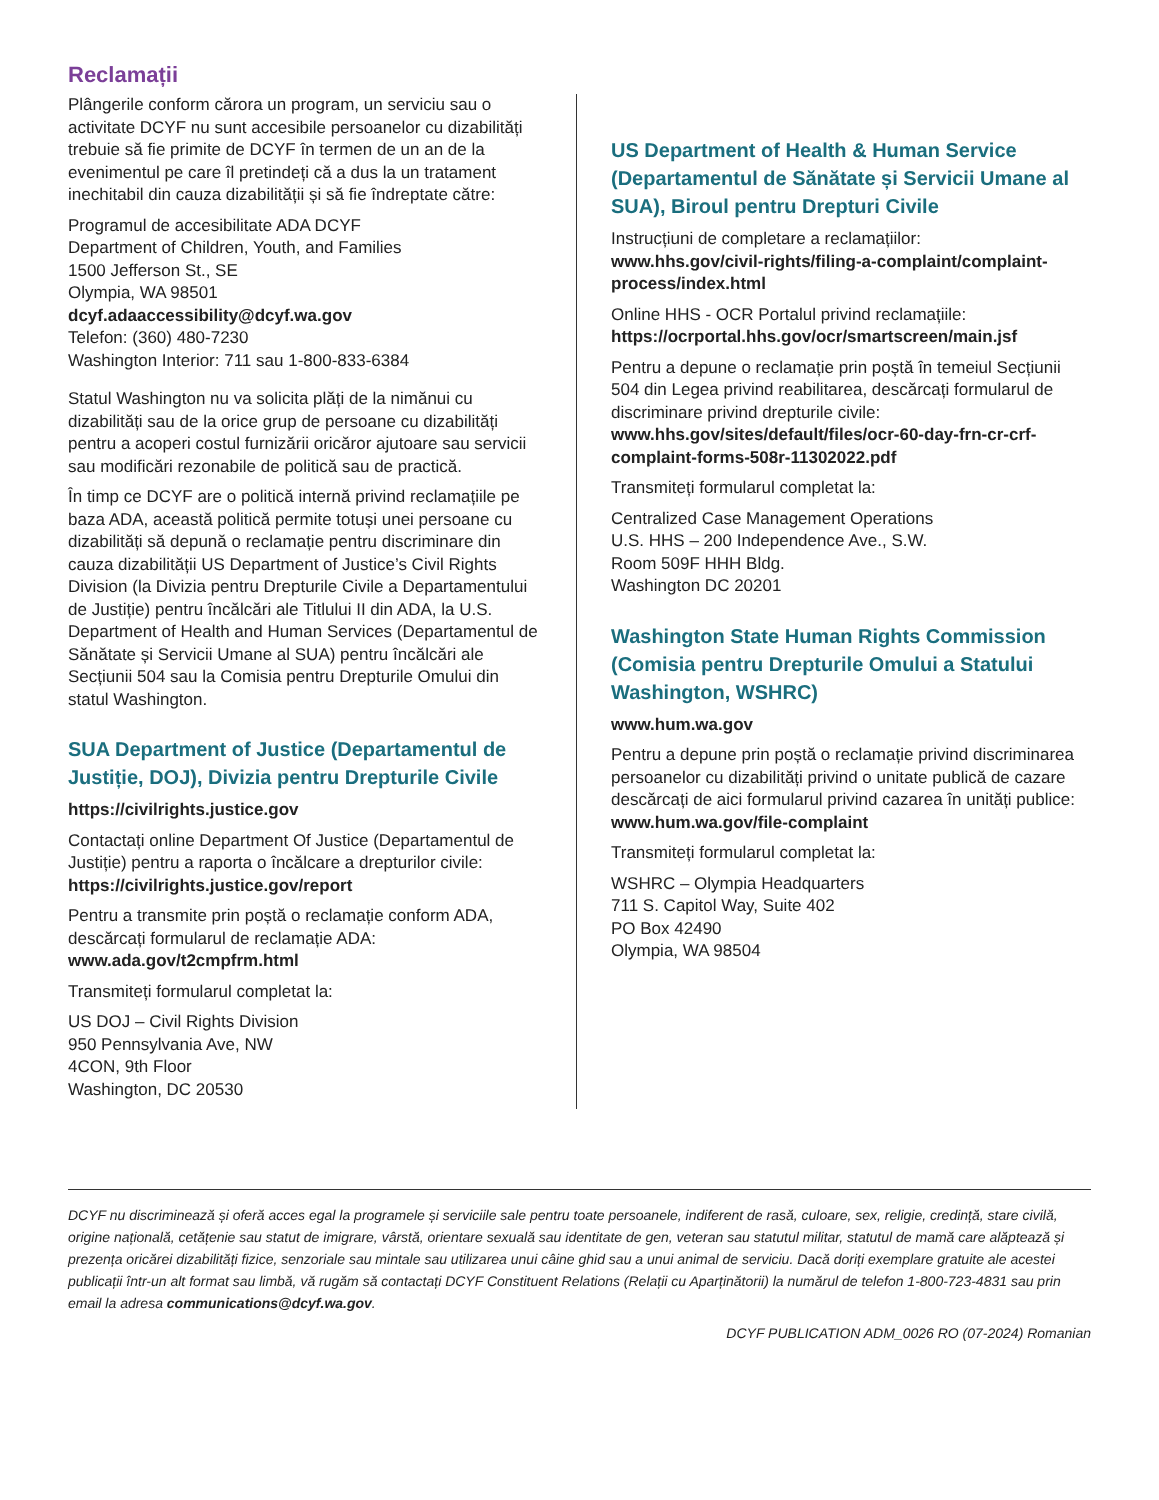Reclamații
Plângerile conform cărora un program, un serviciu sau o activitate DCYF nu sunt accesibile persoanelor cu dizabilități trebuie să fie primite de DCYF în termen de un an de la evenimentul pe care îl pretindeți că a dus la un tratament inechitabil din cauza dizabilității și să fie îndreptate către:
Programul de accesibilitate ADA DCYF
Department of Children, Youth, and Families
1500 Jefferson St., SE
Olympia, WA 98501
dcyf.adaaccessibility@dcyf.wa.gov
Telefon: (360) 480-7230
Washington Interior: 711 sau 1-800-833-6384
Statul Washington nu va solicita plăți de la nimănui cu dizabilități sau de la orice grup de persoane cu dizabilități pentru a acoperi costul furnizării oricăror ajutoare sau servicii sau modificări rezonabile de politică sau de practică.
În timp ce DCYF are o politică internă privind reclamațiile pe baza ADA, această politică permite totuși unei persoane cu dizabilități să depună o reclamație pentru discriminare din cauza dizabilității US Department of Justice’s Civil Rights Division (la Divizia pentru Drepturile Civile a Departamentului de Justiție) pentru încălcări ale Titlului II din ADA, la U.S. Department of Health and Human Services (Departamentul de Sănătate și Servicii Umane al SUA) pentru încălcări ale Secțiunii 504 sau la Comisia pentru Drepturile Omului din statul Washington.
SUA Department of Justice (Departamentul de Justiție, DOJ), Divizia pentru Drepturile Civile
https://civilrights.justice.gov
Contactați online Department Of Justice (Departamentul de Justiție) pentru a raporta o încălcare a drepturilor civile:
https://civilrights.justice.gov/report
Pentru a transmite prin poștă o reclamație conform ADA, descărcați formularul de reclamație ADA:
www.ada.gov/t2cmpfrm.html
Transmiteți formularul completat la:
US DOJ – Civil Rights Division
950 Pennsylvania Ave, NW
4CON, 9th Floor
Washington, DC 20530
US Department of Health & Human Service (Departamentul de Sănătate și Servicii Umane al SUA), Biroul pentru Drepturi Civile
Instrucțiuni de completare a reclamațiilor:
www.hhs.gov/civil-rights/filing-a-complaint/complaint-process/index.html
Online HHS - OCR Portalul privind reclamațiile:
https://ocrportal.hhs.gov/ocr/smartscreen/main.jsf
Pentru a depune o reclamație prin poștă în temeiul Secțiunii 504 din Legea privind reabilitarea, descărcați formularul de discriminare privind drepturile civile:
www.hhs.gov/sites/default/files/ocr-60-day-frn-cr-crf-complaint-forms-508r-11302022.pdf
Transmiteți formularul completat la:
Centralized Case Management Operations
U.S. HHS – 200 Independence Ave., S.W.
Room 509F HHH Bldg.
Washington DC 20201
Washington State Human Rights Commission (Comisia pentru Drepturile Omului a Statului Washington, WSHRC)
www.hum.wa.gov
Pentru a depune prin poștă o reclamație privind discriminarea persoanelor cu dizabilități privind o unitate publică de cazare descărcați de aici formularul privind cazarea în unități publice:
www.hum.wa.gov/file-complaint
Transmiteți formularul completat la:
WSHRC – Olympia Headquarters
711 S. Capitol Way, Suite 402
PO Box 42490
Olympia, WA 98504
DCYF nu discriminează și oferă acces egal la programele și serviciile sale pentru toate persoanele, indiferent de rasă, culoare, sex, religie, credință, stare civilă, origine națională, cetățenie sau statut de imigrare, vârstă, orientare sexuală sau identitate de gen, veteran sau statutul militar, statutul de mamă care alăptează și prezența oricărei dizabilități fizice, senzoriale sau mintale sau utilizarea unui câine ghid sau a unui animal de serviciu. Dacă doriți exemplare gratuite ale acestei publicații într-un alt format sau limbă, vă rugăm să contactați DCYF Constituent Relations (Relații cu Aparținătorii) la numărul de telefon 1-800-723-4831 sau prin email la adresa communications@dcyf.wa.gov.
DCYF PUBLICATION ADM_0026 RO (07-2024) Romanian